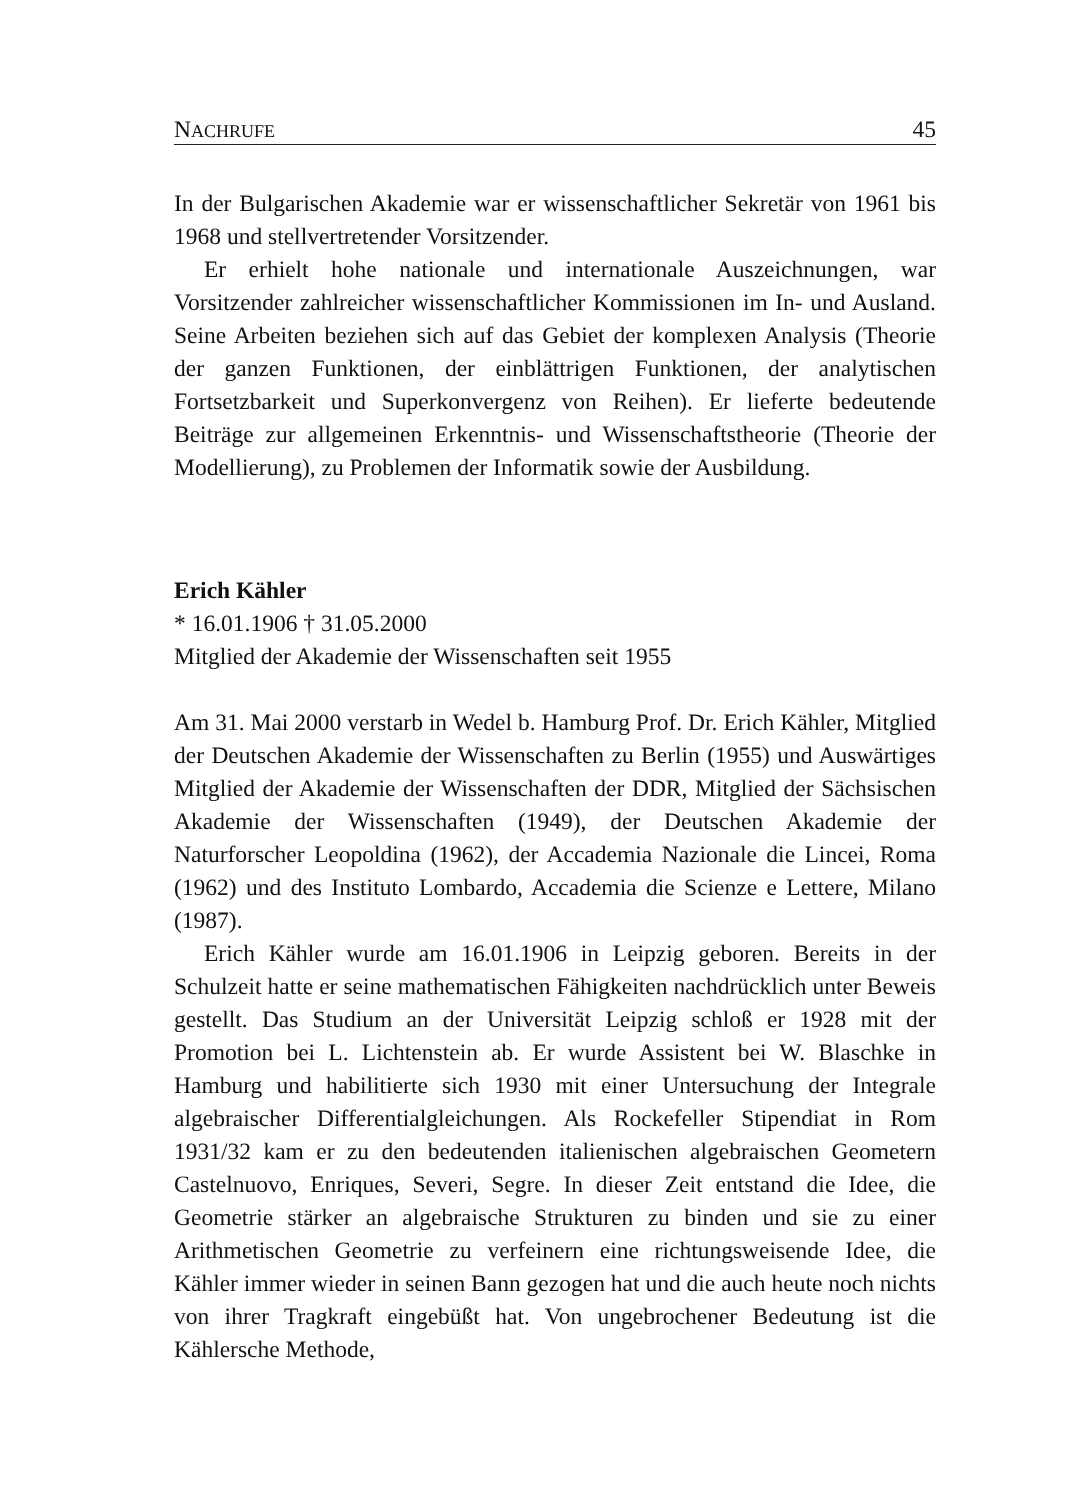NACHRUFE 45
In der Bulgarischen Akademie war er wissenschaftlicher Sekretär von 1961 bis 1968 und stellvertretender Vorsitzender.
Er erhielt hohe nationale und internationale Auszeichnungen, war Vorsitzender zahlreicher wissenschaftlicher Kommissionen im In- und Ausland. Seine Arbeiten beziehen sich auf das Gebiet der komplexen Analysis (Theorie der ganzen Funktionen, der einblättrigen Funktionen, der analytischen Fortsetzbarkeit und Superkonvergenz von Reihen). Er lieferte bedeutende Beiträge zur allgemeinen Erkenntnis- und Wissenschaftstheorie (Theorie der Modellierung), zu Problemen der Informatik sowie der Ausbildung.
Erich Kähler
* 16.01.1906 † 31.05.2000
Mitglied der Akademie der Wissenschaften seit 1955
Am 31. Mai 2000 verstarb in Wedel b. Hamburg Prof. Dr. Erich Kähler, Mitglied der Deutschen Akademie der Wissenschaften zu Berlin (1955) und Auswärtiges Mitglied der Akademie der Wissenschaften der DDR, Mitglied der Sächsischen Akademie der Wissenschaften (1949), der Deutschen Akademie der Naturforscher Leopoldina (1962), der Accademia Nazionale die Lincei, Roma (1962) und des Instituto Lombardo, Accademia die Scienze e Lettere, Milano (1987).
Erich Kähler wurde am 16.01.1906 in Leipzig geboren. Bereits in der Schulzeit hatte er seine mathematischen Fähigkeiten nachdrücklich unter Beweis gestellt. Das Studium an der Universität Leipzig schloß er 1928 mit der Promotion bei L. Lichtenstein ab. Er wurde Assistent bei W. Blaschke in Hamburg und habilitierte sich 1930 mit einer Untersuchung der Integrale algebraischer Differentialgleichungen. Als Rockefeller Stipendiat in Rom 1931/32 kam er zu den bedeutenden italienischen algebraischen Geometern Castelnuovo, Enriques, Severi, Segre. In dieser Zeit entstand die Idee, die Geometrie stärker an algebraische Strukturen zu binden und sie zu einer Arithmetischen Geometrie zu verfeinern eine richtungsweisende Idee, die Kähler immer wieder in seinen Bann gezogen hat und die auch heute noch nichts von ihrer Tragkraft eingebüßt hat. Von ungebrochener Bedeutung ist die Kählersche Methode,